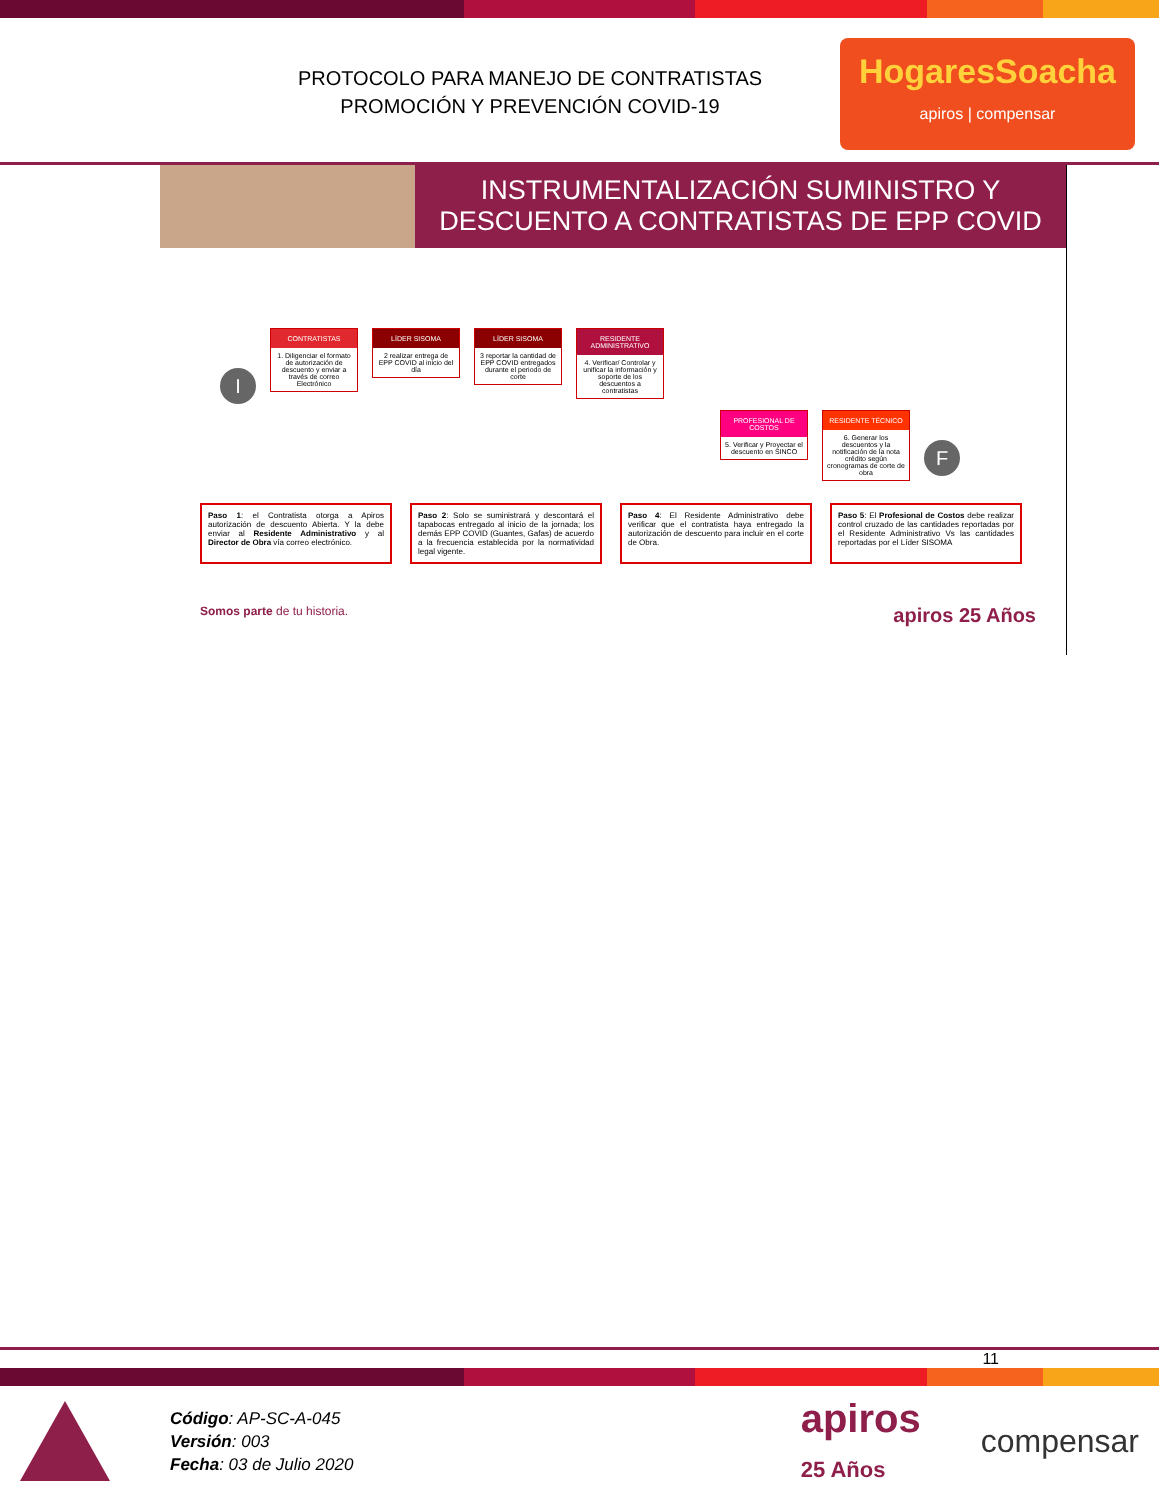PROTOCOLO PARA MANEJO DE CONTRATISTAS
PROMOCIÓN Y PREVENCIÓN COVID-19
HogaresSoacha
apiros | compensar
INSTRUMENTALIZACIÓN SUMINISTRO Y DESCUENTO A CONTRATISTAS DE EPP COVID
I
CONTRATISTAS
1. Diligenciar el formato de autorización de descuento y enviar a través de correo Electrónico
LÍDER SISOMA
2 realizar entrega de EPP COVID al inicio del día
LÍDER SISOMA
3 reportar la cantidad de EPP COVID entregados durante el periodo de corte
RESIDENTE ADMINISTRATIVO
4. Verificar/ Controlar y unificar la información y soporte de los descuentos a contratistas
PROFESIONAL DE COSTOS
5. Verificar y Proyectar el descuento en SINCO
RESIDENTE TÉCNICO
6. Generar los descuentos y la notificación de la nota crédito según cronogramas de corte de obra
F
Paso 1: el Contratista otorga a Apiros autorización de descuento Abierta. Y la debe enviar al Residente Administrativo y al Director de Obra vía correo electrónico.
Paso 2: Solo se suministrará y descontará el tapabocas entregado al inicio de la jornada; los demás EPP COVID (Guantes, Gafas) de acuerdo a la frecuencia establecida por la normatividad legal vigente.
Paso 4: El Residente Administrativo debe verificar que el contratista haya entregado la autorización de descuento para incluir en el corte de Obra.
Paso 5: El Profesional de Costos debe realizar control cruzado de las cantidades reportadas por el Residente Administrativo Vs las cantidades reportadas por el Líder SISOMA
Somos parte de tu historia. apiros 25 Años
11
Código: AP-SC-A-045
Versión: 003
Fecha: 03 de Julio 2020
apiros
25 Años
compensar